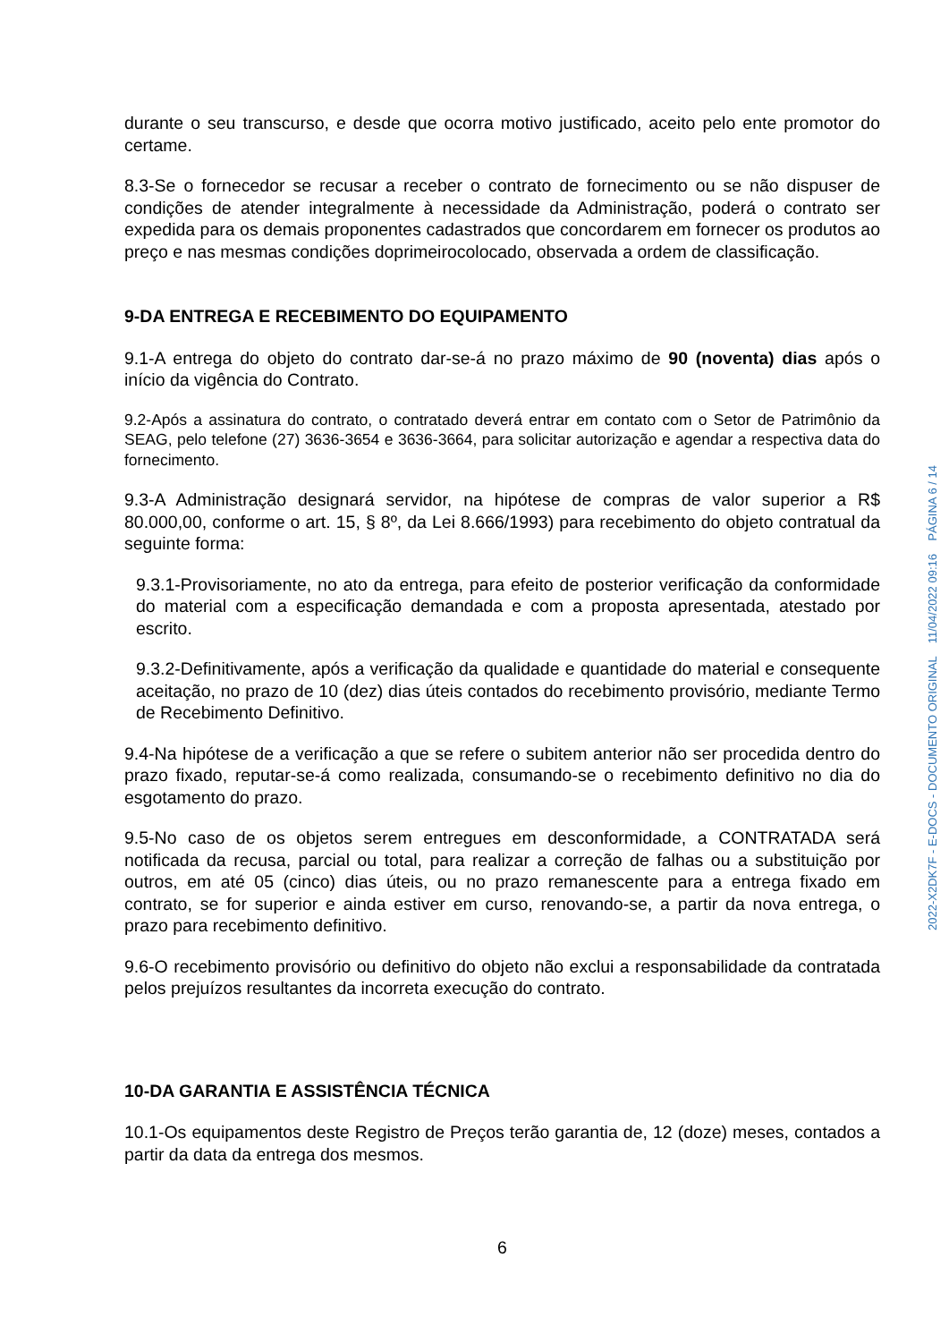durante o seu transcurso, e desde que ocorra motivo justificado, aceito pelo ente promotor do certame.
8.3-Se o fornecedor se recusar a receber o contrato de fornecimento ou se não dispuser de condições de atender integralmente à necessidade da Administração, poderá o contrato ser expedida para os demais proponentes cadastrados que concordarem em fornecer os produtos ao preço e nas mesmas condições doprimeirocolocado, observada a ordem de classificação.
9-DA ENTREGA E RECEBIMENTO DO EQUIPAMENTO
9.1-A entrega do objeto do contrato dar-se-á no prazo máximo de 90 (noventa) dias após o início da vigência do Contrato.
9.2-Após a assinatura do contrato, o contratado deverá entrar em contato com o Setor de Patrimônio da SEAG, pelo telefone (27) 3636-3654 e 3636-3664, para solicitar autorização e agendar a respectiva data do fornecimento.
9.3-A Administração designará servidor, na hipótese de compras de valor superior a R$ 80.000,00, conforme o art. 15, § 8º, da Lei 8.666/1993) para recebimento do objeto contratual da seguinte forma:
9.3.1-Provisoriamente, no ato da entrega, para efeito de posterior verificação da conformidade do material com a especificação demandada e com a proposta apresentada, atestado por escrito.
9.3.2-Definitivamente, após a verificação da qualidade e quantidade do material e consequente aceitação, no prazo de 10 (dez) dias úteis contados do recebimento provisório, mediante Termo de Recebimento Definitivo.
9.4-Na hipótese de a verificação a que se refere o subitem anterior não ser procedida dentro do prazo fixado, reputar-se-á como realizada, consumando-se o recebimento definitivo no dia do esgotamento do prazo.
9.5-No caso de os objetos serem entregues em desconformidade, a CONTRATADA será notificada da recusa, parcial ou total, para realizar a correção de falhas ou a substituição por outros, em até 05 (cinco) dias úteis, ou no prazo remanescente para a entrega fixado em contrato, se for superior e ainda estiver em curso, renovando-se, a partir da nova entrega, o prazo para recebimento definitivo.
9.6-O recebimento provisório ou definitivo do objeto não exclui a responsabilidade da contratada pelos prejuízos resultantes da incorreta execução do contrato.
10-DA GARANTIA E ASSISTÊNCIA TÉCNICA
10.1-Os equipamentos deste Registro de Preços terão garantia de, 12 (doze) meses, contados a partir da data da entrega dos mesmos.
6
2022-X2DK7F - E-DOCS - DOCUMENTO ORIGINAL 11/04/2022 09:16 PÁGINA 6 / 14